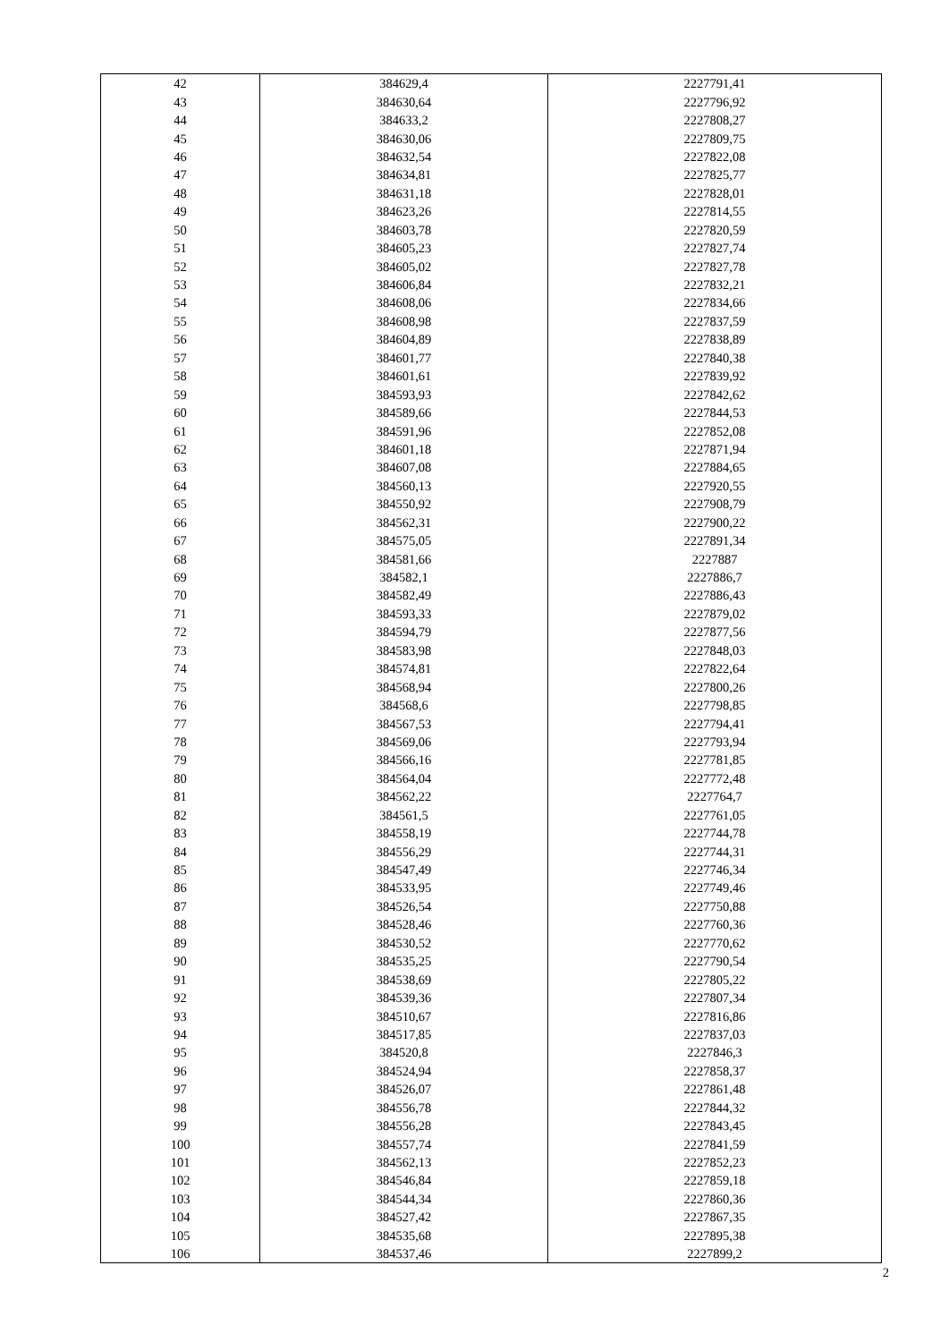| 42 | 384629,4 | 2227791,41 |
| 43 | 384630,64 | 2227796,92 |
| 44 | 384633,2 | 2227808,27 |
| 45 | 384630,06 | 2227809,75 |
| 46 | 384632,54 | 2227822,08 |
| 47 | 384634,81 | 2227825,77 |
| 48 | 384631,18 | 2227828,01 |
| 49 | 384623,26 | 2227814,55 |
| 50 | 384603,78 | 2227820,59 |
| 51 | 384605,23 | 2227827,74 |
| 52 | 384605,02 | 2227827,78 |
| 53 | 384606,84 | 2227832,21 |
| 54 | 384608,06 | 2227834,66 |
| 55 | 384608,98 | 2227837,59 |
| 56 | 384604,89 | 2227838,89 |
| 57 | 384601,77 | 2227840,38 |
| 58 | 384601,61 | 2227839,92 |
| 59 | 384593,93 | 2227842,62 |
| 60 | 384589,66 | 2227844,53 |
| 61 | 384591,96 | 2227852,08 |
| 62 | 384601,18 | 2227871,94 |
| 63 | 384607,08 | 2227884,65 |
| 64 | 384560,13 | 2227920,55 |
| 65 | 384550,92 | 2227908,79 |
| 66 | 384562,31 | 2227900,22 |
| 67 | 384575,05 | 2227891,34 |
| 68 | 384581,66 | 2227887 |
| 69 | 384582,1 | 2227886,7 |
| 70 | 384582,49 | 2227886,43 |
| 71 | 384593,33 | 2227879,02 |
| 72 | 384594,79 | 2227877,56 |
| 73 | 384583,98 | 2227848,03 |
| 74 | 384574,81 | 2227822,64 |
| 75 | 384568,94 | 2227800,26 |
| 76 | 384568,6 | 2227798,85 |
| 77 | 384567,53 | 2227794,41 |
| 78 | 384569,06 | 2227793,94 |
| 79 | 384566,16 | 2227781,85 |
| 80 | 384564,04 | 2227772,48 |
| 81 | 384562,22 | 2227764,7 |
| 82 | 384561,5 | 2227761,05 |
| 83 | 384558,19 | 2227744,78 |
| 84 | 384556,29 | 2227744,31 |
| 85 | 384547,49 | 2227746,34 |
| 86 | 384533,95 | 2227749,46 |
| 87 | 384526,54 | 2227750,88 |
| 88 | 384528,46 | 2227760,36 |
| 89 | 384530,52 | 2227770,62 |
| 90 | 384535,25 | 2227790,54 |
| 91 | 384538,69 | 2227805,22 |
| 92 | 384539,36 | 2227807,34 |
| 93 | 384510,67 | 2227816,86 |
| 94 | 384517,85 | 2227837,03 |
| 95 | 384520,8 | 2227846,3 |
| 96 | 384524,94 | 2227858,37 |
| 97 | 384526,07 | 2227861,48 |
| 98 | 384556,78 | 2227844,32 |
| 99 | 384556,28 | 2227843,45 |
| 100 | 384557,74 | 2227841,59 |
| 101 | 384562,13 | 2227852,23 |
| 102 | 384546,84 | 2227859,18 |
| 103 | 384544,34 | 2227860,36 |
| 104 | 384527,42 | 2227867,35 |
| 105 | 384535,68 | 2227895,38 |
| 106 | 384537,46 | 2227899,2 |
2